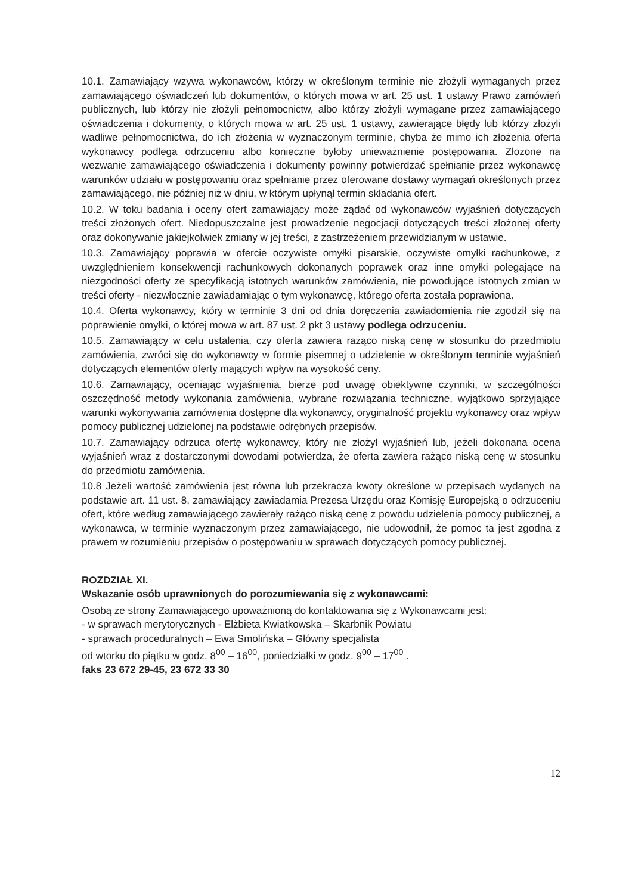10.1. Zamawiający wzywa wykonawców, którzy w określonym terminie nie złożyli wymaganych przez zamawiającego oświadczeń lub dokumentów, o których mowa w art. 25 ust. 1 ustawy Prawo zamówień publicznych, lub którzy nie złożyli pełnomocnictw, albo którzy złożyli wymagane przez zamawiającego oświadczenia i dokumenty, o których mowa w art. 25 ust. 1 ustawy, zawierające błędy lub którzy złożyli wadliwe pełnomocnictwa, do ich złożenia w wyznaczonym terminie, chyba że mimo ich złożenia oferta wykonawcy podlega odrzuceniu albo konieczne byłoby unieważnienie postępowania. Złożone na wezwanie zamawiającego oświadczenia i dokumenty powinny potwierdzać spełnianie przez wykonawcę warunków udziału w postępowaniu oraz spełnianie przez oferowane dostawy wymagań określonych przez zamawiającego, nie później niż w dniu, w którym upłynął termin składania ofert.
10.2. W toku badania i oceny ofert zamawiający może żądać od wykonawców wyjaśnień dotyczących treści złożonych ofert. Niedopuszczalne jest prowadzenie negocjacji dotyczących treści złożonej oferty oraz dokonywanie jakiejkolwiek zmiany w jej treści, z zastrzeżeniem przewidzianym w ustawie.
10.3. Zamawiający poprawia w ofercie oczywiste omyłki pisarskie, oczywiste omyłki rachunkowe, z uwzględnieniem konsekwencji rachunkowych dokonanych poprawek oraz inne omyłki polegające na niezgodności oferty ze specyfikacją istotnych warunków zamówienia, nie powodujące istotnych zmian w treści oferty - niezwłocznie zawiadamiając o tym wykonawcę, którego oferta została poprawiona.
10.4. Oferta wykonawcy, który w terminie 3 dni od dnia doręczenia zawiadomienia nie zgodził się na poprawienie omyłki, o której mowa w art. 87 ust. 2 pkt 3 ustawy podlega odrzuceniu.
10.5. Zamawiający w celu ustalenia, czy oferta zawiera rażąco niską cenę w stosunku do przedmiotu zamówienia, zwróci się do wykonawcy w formie pisemnej o udzielenie w określonym terminie wyjaśnień dotyczących elementów oferty mających wpływ na wysokość ceny.
10.6. Zamawiający, oceniając wyjaśnienia, bierze pod uwagę obiektywne czynniki, w szczególności oszczędność metody wykonania zamówienia, wybrane rozwiązania techniczne, wyjątkowo sprzyjające warunki wykonywania zamówienia dostępne dla wykonawcy, oryginalność projektu wykonawcy oraz wpływ pomocy publicznej udzielonej na podstawie odrębnych przepisów.
10.7. Zamawiający odrzuca ofertę wykonawcy, który nie złożył wyjaśnień lub, jeżeli dokonana ocena wyjaśnień wraz z dostarczonymi dowodami potwierdza, że oferta zawiera rażąco niską cenę w stosunku do przedmiotu zamówienia.
10.8 Jeżeli wartość zamówienia jest równa lub przekracza kwoty określone w przepisach wydanych na podstawie art. 11 ust. 8, zamawiający zawiadamia Prezesa Urzędu oraz Komisję Europejską o odrzuceniu ofert, które według zamawiającego zawierały rażąco niską cenę z powodu udzielenia pomocy publicznej, a wykonawca, w terminie wyznaczonym przez zamawiającego, nie udowodnił, że pomoc ta jest zgodna z prawem w rozumieniu przepisów o postępowaniu w sprawach dotyczących pomocy publicznej.
ROZDZIAŁ XI.
Wskazanie osób uprawnionych do porozumiewania się z wykonawcami:
Osobą ze strony Zamawiającego upoważnioną do kontaktowania się z Wykonawcami jest:
- w sprawach merytorycznych - Elżbieta Kwiatkowska – Skarbnik Powiatu
- sprawach proceduralnych – Ewa Smolińska – Główny specjalista
od wtorku do piątku w godz. 8<sup>00</sup> – 16<sup>00</sup>, poniedziałki w godz. 9<sup>00</sup> – 17<sup>00</sup> .
faks 23 672 29-45, 23 672 33 30
12